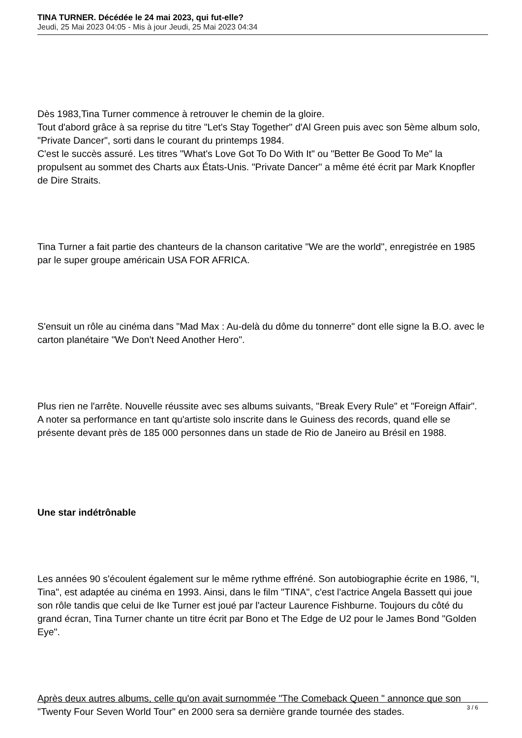TINA TURNER. Décédée le 24 mai 2023, qui fut-elle?
Jeudi, 25 Mai 2023 04:05 - Mis à jour Jeudi, 25 Mai 2023 04:34
Dès 1983,Tina Turner commence à retrouver le chemin de la gloire.
Tout d'abord grâce à sa reprise du titre "Let's Stay Together" d'Al Green puis avec son 5ème album solo, "Private Dancer", sorti dans le courant du printemps 1984.
C'est le succès assuré. Les titres "What's Love Got To Do With It" ou "Better Be Good To Me" la propulsent au sommet des Charts aux États-Unis. "Private Dancer" a même été écrit par Mark Knopfler de Dire Straits.
Tina Turner a fait partie des chanteurs de la chanson caritative "We are the world", enregistrée en 1985 par le super groupe américain USA FOR AFRICA.
S'ensuit un rôle au cinéma dans "Mad Max : Au-delà du dôme du tonnerre" dont elle signe la B.O. avec le carton planétaire "We Don't Need Another Hero".
Plus rien ne l'arrête. Nouvelle réussite avec ses albums suivants, "Break Every Rule" et "Foreign Affair".
A noter sa performance en tant qu'artiste solo inscrite dans le Guiness des records, quand elle se présente devant près de 185 000 personnes dans un stade de Rio de Janeiro au Brésil en 1988.
Une star indétrônable
Les années 90 s'écoulent également sur le même rythme effréné. Son autobiographie écrite en 1986, "I, Tina", est adaptée au cinéma en 1993. Ainsi, dans le film "TINA", c'est l'actrice Angela Bassett qui joue son rôle tandis que celui de Ike Turner est joué par l'acteur Laurence Fishburne. Toujours du côté du grand écran, Tina Turner chante un titre écrit par Bono et The Edge de U2 pour le James Bond "Golden Eye".
Après deux autres albums, celle qu'on avait surnommée "The Comeback Queen " annonce que son "Twenty Four Seven World Tour" en 2000 sera sa dernière grande tournée des stades.
3 / 6